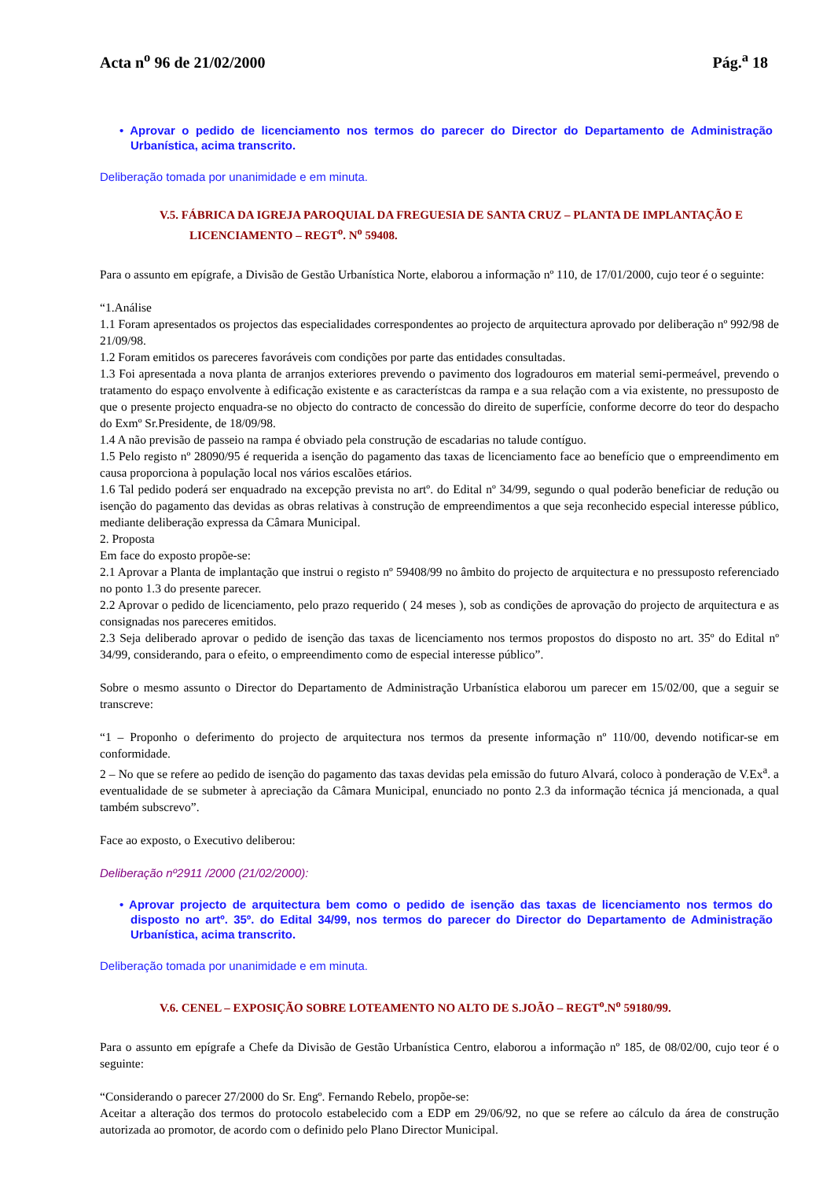Acta n<sup>o</sup> 96 de 21/02/2000 Pág.<sup>a</sup> 18
• Aprovar o pedido de licenciamento nos termos do parecer do Director do Departamento de Administração Urbanística, acima transcrito.
Deliberação tomada por unanimidade e em minuta.
V.5. FÁBRICA DA IGREJA PAROQUIAL DA FREGUESIA DE SANTA CRUZ – PLANTA DE IMPLANTAÇÃO E LICENCIAMENTO – REGT<sup>o</sup>. N<sup>o</sup> 59408.
Para o assunto em epígrafe, a Divisão de Gestão Urbanística Norte, elaborou a informação nº 110, de 17/01/2000, cujo teor é o seguinte:
“1.Análise
1.1 Foram apresentados os projectos das especialidades correspondentes ao projecto de arquitectura aprovado por deliberação nº 992/98 de 21/09/98.
1.2 Foram emitidos os pareceres favoráveis com condições por parte das entidades consultadas.
1.3 Foi apresentada a nova planta de arranjos exteriores prevendo o pavimento dos logradouros em material semi-permeável, prevendo o tratamento do espaço envolvente à edificação existente e as característcas da rampa e a sua relação com a via existente, no pressuposto de que o presente projecto enquadra-se no objecto do contracto de concessão do direito de superfície, conforme decorre do teor do despacho do Exmº Sr.Presidente, de 18/09/98.
1.4 A não previsão de passeio na rampa é obviado pela construção de escadarias no talude contíguo.
1.5 Pelo registo nº 28090/95 é requerida a isenção do pagamento das taxas de licenciamento face ao benefício que o empreendimento em causa proporciona à população local nos vários escalões etários.
1.6 Tal pedido poderá ser enquadrado na excepção prevista no artº. do Edital nº 34/99, segundo o qual poderão beneficiar de redução ou isenção do pagamento das devidas as obras relativas à construção de empreendimentos a que seja reconhecido especial interesse público, mediante deliberação expressa da Câmara Municipal.
2. Proposta
Em face do exposto propõe-se:
2.1 Aprovar a Planta de implantação que instrui o registo nº 59408/99 no âmbito do projecto de arquitectura e no pressuposto referenciado no ponto 1.3 do presente parecer.
2.2 Aprovar o pedido de licenciamento, pelo prazo requerido ( 24 meses ), sob as condições de aprovação do projecto de arquitectura e as consignadas nos pareceres emitidos.
2.3 Seja deliberado aprovar o pedido de isenção das taxas de licenciamento nos termos propostos do disposto no art. 35º do Edital nº 34/99, considerando, para o efeito, o empreendimento como de especial interesse público”.
Sobre o mesmo assunto o Director do Departamento de Administração Urbanística elaborou um parecer em 15/02/00, que a seguir se transcreve:
“1 – Proponho o deferimento do projecto de arquitectura nos termos da presente informação nº 110/00, devendo notificar-se em conformidade.
2 – No que se refere ao pedido de isenção do pagamento das taxas devidas pela emissão do futuro Alvará, coloco à ponderação de V.Ex<sup>a</sup>. a eventualidade de se submeter à apreciação da Câmara Municipal, enunciado no ponto 2.3 da informação técnica já mencionada, a qual também subscrevo”.
Face ao exposto, o Executivo deliberou:
Deliberação nº2911 /2000 (21/02/2000):
• Aprovar projecto de arquitectura bem como o pedido de isenção das taxas de licenciamento nos termos do disposto no artº. 35º. do Edital 34/99, nos termos do parecer do Director do Departamento de Administração Urbanística, acima transcrito.
Deliberação tomada por unanimidade e em minuta.
V.6. CENEL – EXPOSIÇÃO SOBRE LOTEAMENTO NO ALTO DE S.JOÃO – REGT<sup>o</sup>.N<sup>o</sup> 59180/99.
Para o assunto em epígrafe a Chefe da Divisão de Gestão Urbanística Centro, elaborou a informação nº 185, de 08/02/00, cujo teor é o seguinte:
“Considerando o parecer 27/2000 do Sr. Engº. Fernando Rebelo, propõe-se:
Aceitar a alteração dos termos do protocolo estabelecido com a EDP em 29/06/92, no que se refere ao cálculo da área de construção autorizada ao promotor, de acordo com o definido pelo Plano Director Municipal.